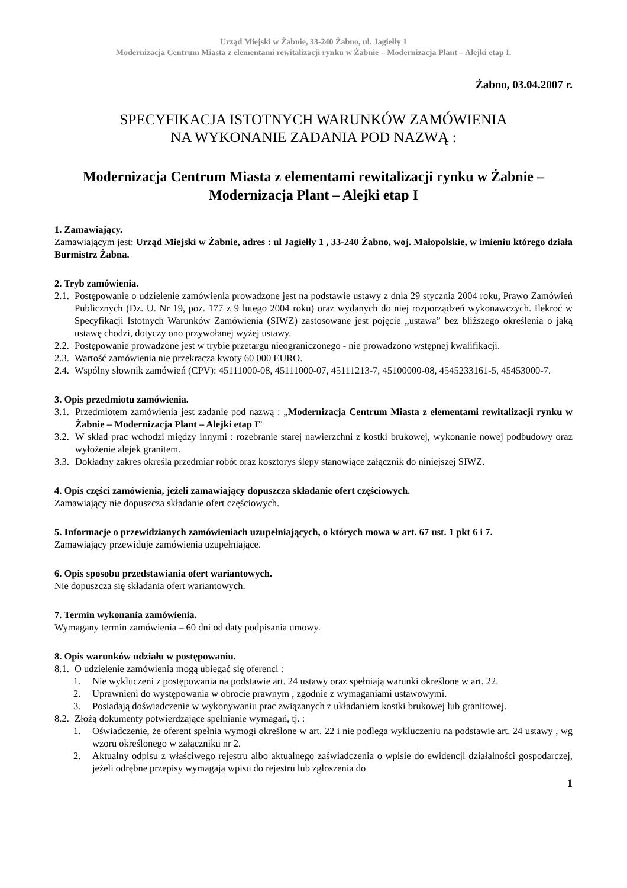Urząd Miejski w Żabnie, 33-240 Żabno, ul. Jagiełły 1
Modernizacja Centrum Miasta z elementami rewitalizacji rynku w Żabnie – Modernizacja Plant – Alejki etap I.
Żabno, 03.04.2007 r.
SPECYFIKACJA ISTOTNYCH WARUNKÓW ZAMÓWIENIA
NA WYKONANIE ZADANIA POD NAZWĄ :
Modernizacja Centrum Miasta z elementami rewitalizacji rynku w Żabnie –
Modernizacja Plant – Alejki etap I
1. Zamawiający.
Zamawiającym jest: Urząd Miejski w Żabnie, adres : ul Jagiełły 1 , 33-240 Żabno, woj. Małopolskie, w imieniu którego działa Burmistrz Żabna.
2. Tryb zamówienia.
2.1. Postępowanie o udzielenie zamówienia prowadzone jest na podstawie ustawy z dnia 29 stycznia 2004 roku, Prawo Zamówień Publicznych (Dz. U. Nr 19, poz. 177 z 9 lutego 2004 roku) oraz wydanych do niej rozporządzeń wykonawczych. Ilekroć w Specyfikacji Istotnych Warunków Zamówienia (SIWZ) zastosowane jest pojęcie „ustawa” bez bliższego określenia o jaką ustawę chodzi, dotyczy ono przywołanej wyżej ustawy.
2.2. Postępowanie prowadzone jest w trybie przetargu nieograniczonego - nie prowadzono wstępnej kwalifikacji.
2.3. Wartość zamówienia nie przekracza kwoty 60 000 EURO.
2.4. Wspólny słownik zamówień (CPV): 45111000-08, 45111000-07, 45111213-7, 45100000-08, 4545233161-5, 45453000-7.
3. Opis przedmiotu zamówienia.
3.1. Przedmiotem zamówienia jest zadanie pod nazwą : „Modernizacja Centrum Miasta z elementami rewitalizacji rynku w Żabnie – Modernizacja Plant – Alejki etap I”
3.2. W skład prac wchodzi między innymi : rozebranie starej nawierzchni z kostki brukowej, wykonanie nowej podbudowy oraz wyłożenie alejek granitem.
3.3. Dokładny zakres określa przedmiar robót oraz kosztorys ślepy stanowiące załącznik do niniejszej SIWZ.
4. Opis części zamówienia, jeżeli zamawiający dopuszcza składanie ofert częściowych.
Zamawiający nie dopuszcza składanie ofert częściowych.
5. Informacje o przewidzianych zamówieniach uzupełniających, o których mowa w art. 67 ust. 1 pkt 6 i 7.
Zamawiający przewiduje zamówienia uzupełniające.
6. Opis sposobu przedstawiania ofert wariantowych.
Nie dopuszcza się składania ofert wariantowych.
7. Termin wykonania zamówienia.
Wymagany termin zamówienia – 60 dni od daty podpisania umowy.
8. Opis warunków udziału w postępowaniu.
8.1. O udzielenie zamówienia mogą ubiegać się oferenci :
1. Nie wykluczeni z postępowania na podstawie art. 24 ustawy oraz spełniają warunki określone w art. 22.
2. Uprawnieni do występowania w obrocie prawnym , zgodnie z wymaganiami ustawowymi.
3. Posiadają doświadczenie w wykonywaniu prac związanych z układaniem kostki brukowej lub granitowej.
8.2. Złożą dokumenty potwierdzające spełnianie wymagań, tj. :
1. Oświadczenie, że oferent spełnia wymogi określone w art. 22 i nie podlega wykluczeniu na podstawie art. 24 ustawy , wg wzoru określonego w załączniku nr 2.
2. Aktualny odpisu z właściwego rejestru albo aktualnego zaświadczenia o wpisie do ewidencji działalności gospodarczej, jeżeli odrębne przepisy wymagają wpisu do rejestru lub zgłoszenia do
1